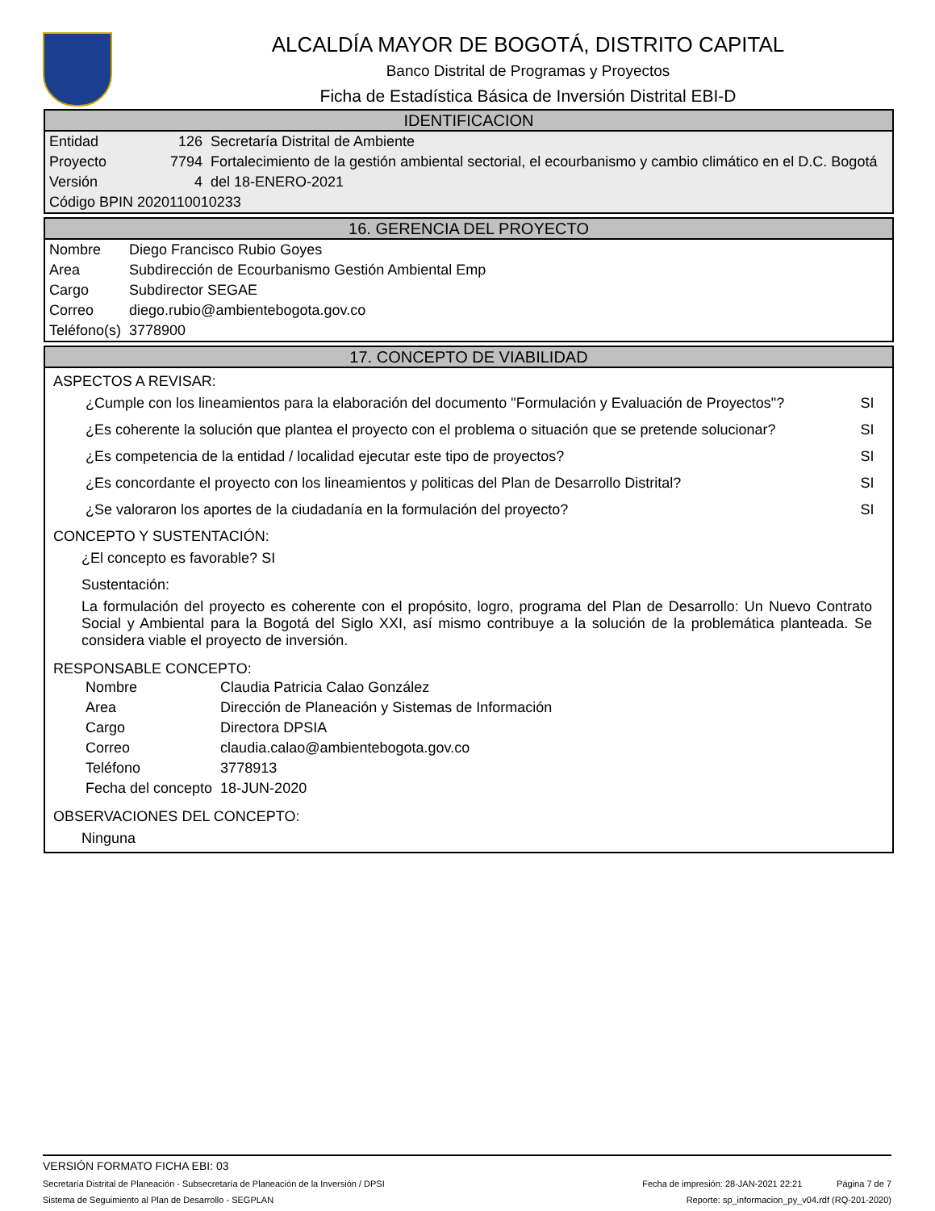ALCALDÍA MAYOR DE BOGOTÁ, DISTRITO CAPITAL
Banco Distrital de Programas y Proyectos
Ficha de Estadística Básica de Inversión Distrital EBI-D
IDENTIFICACION
| Entidad | 126 | Secretaría Distrital de Ambiente |
| Proyecto | 7794 | Fortalecimiento de la gestión ambiental sectorial, el ecourbanismo y cambio climático en el D.C. Bogotá |
| Versión | 4 | del 18-ENERO-2021 |
| Código BPIN 2020110010233 | | |
16. GERENCIA DEL PROYECTO
| Nombre | Diego Francisco Rubio Goyes |
| Area | Subdirección de Ecourbanismo Gestión Ambiental Emp |
| Cargo | Subdirector SEGAE |
| Correo | diego.rubio@ambientebogota.gov.co |
| Teléfono(s) | 3778900 |
17. CONCEPTO DE VIABILIDAD
ASPECTOS A REVISAR:
| ¿Cumple con los lineamientos para la elaboración del documento "Formulación y Evaluación de Proyectos"? | SI |
| ¿Es coherente la solución que plantea el proyecto con el problema o situación que se pretende solucionar? | SI |
| ¿Es competencia de la entidad / localidad ejecutar este tipo de proyectos? | SI |
| ¿Es concordante el proyecto con los lineamientos y politicas del Plan de Desarrollo Distrital? | SI |
| ¿Se valoraron los aportes de la ciudadanía en la formulación del proyecto? | SI |
CONCEPTO Y SUSTENTACIÓN:
¿El concepto es favorable? SI
Sustentación:
La formulación del proyecto es coherente con el propósito, logro, programa del Plan de Desarrollo: Un Nuevo Contrato Social y Ambiental para la Bogotá del Siglo XXI, así mismo contribuye a la solución de la problemática planteada. Se considera viable el proyecto de inversión.
RESPONSABLE CONCEPTO:
| Nombre | Claudia Patricia Calao González |
| Area | Dirección de Planeación y Sistemas de Información |
| Cargo | Directora DPSIA |
| Correo | claudia.calao@ambientebogota.gov.co |
| Teléfono | 3778913 |
| Fecha del concepto | 18-JUN-2020 |
OBSERVACIONES DEL CONCEPTO:
Ninguna
VERSIÓN FORMATO FICHA EBI: 03
Secretaría Distrital de Planeación - Subsecretaría de Planeación de la Inversión / DPSI Fecha de impresión: 28-JAN-2021 22:21 Página 7 de 7
Sistema de Seguimiento al Plan de Desarrollo - SEGPLAN Reporte: sp_informacion_py_v04.rdf (RQ-201-2020)